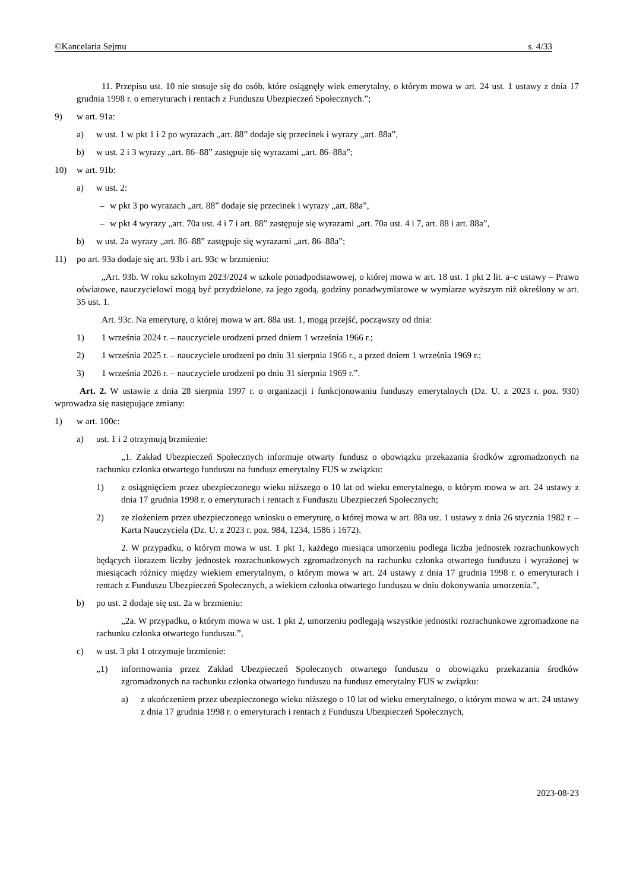©Kancelaria Sejmu s. 4/33
11. Przepisu ust. 10 nie stosuje się do osób, które osiągnęły wiek emerytalny, o którym mowa w art. 24 ust. 1 ustawy z dnia 17 grudnia 1998 r. o emeryturach i rentach z Funduszu Ubezpieczeń Społecznych.”;
9) w art. 91a:
a) w ust. 1 w pkt 1 i 2 po wyrazach „art. 88” dodaje się przecinek i wyrazy „art. 88a”,
b) w ust. 2 i 3 wyrazy „art. 86–88” zastępuje się wyrazami „art. 86–88a”;
10) w art. 91b:
a) w ust. 2:
– w pkt 3 po wyrazach „art. 88” dodaje się przecinek i wyrazy „art. 88a”,
– w pkt 4 wyrazy „art. 70a ust. 4 i 7 i art. 88” zastępuje się wyrazami „art. 70a ust. 4 i 7, art. 88 i art. 88a”,
b) w ust. 2a wyrazy „art. 86–88” zastępuje się wyrazami „art. 86–88a”;
11) po art. 93a dodaje się art. 93b i art. 93c w brzmieniu:
„Art. 93b. W roku szkolnym 2023/2024 w szkole ponadpodstawowej, o której mowa w art. 18 ust. 1 pkt 2 lit. a–c ustawy – Prawo oświatowe, nauczycielowi mogą być przydzielone, za jego zgodą, godziny ponadwymiarowe w wymiarze wyższym niż określony w art. 35 ust. 1.
Art. 93c. Na emeryturę, o której mowa w art. 88a ust. 1, mogą przejść, począwszy od dnia:
1) 1 września 2024 r. – nauczyciele urodzeni przed dniem 1 września 1966 r.;
2) 1 września 2025 r. – nauczyciele urodzeni po dniu 31 sierpnia 1966 r., a przed dniem 1 września 1969 r.;
3) 1 września 2026 r. – nauczyciele urodzeni po dniu 31 sierpnia 1969 r.”.
Art. 2. W ustawie z dnia 28 sierpnia 1997 r. o organizacji i funkcjonowaniu funduszy emerytalnych (Dz. U. z 2023 r. poz. 930) wprowadza się następujące zmiany:
1) w art. 100c:
a) ust. 1 i 2 otrzymują brzmienie:
„1. Zakład Ubezpieczeń Społecznych informuje otwarty fundusz o obowiązku przekazania środków zgromadzonych na rachunku członka otwartego funduszu na fundusz emerytalny FUS w związku:
1) z osiągnięciem przez ubezpieczonego wieku niższego o 10 lat od wieku emerytalnego, o którym mowa w art. 24 ustawy z dnia 17 grudnia 1998 r. o emeryturach i rentach z Funduszu Ubezpieczeń Społecznych;
2) ze złożeniem przez ubezpieczonego wniosku o emeryturę, o której mowa w art. 88a ust. 1 ustawy z dnia 26 stycznia 1982 r. – Karta Nauczyciela (Dz. U. z 2023 r. poz. 984, 1234, 1586 i 1672).
2. W przypadku, o którym mowa w ust. 1 pkt 1, każdego miesiąca umorzeniu podlega liczba jednostek rozrachunkowych będących ilorazem liczby jednostek rozrachunkowych zgromadzonych na rachunku członka otwartego funduszu i wyrażonej w miesiącach różnicy między wiekiem emerytalnym, o którym mowa w art. 24 ustawy z dnia 17 grudnia 1998 r. o emeryturach i rentach z Funduszu Ubezpieczeń Społecznych, a wiekiem członka otwartego funduszu w dniu dokonywania umorzenia.”,
b) po ust. 2 dodaje się ust. 2a w brzmieniu:
„2a. W przypadku, o którym mowa w ust. 1 pkt 2, umorzeniu podlegają wszystkie jednostki rozrachunkowe zgromadzone na rachunku członka otwartego funduszu.”,
c) w ust. 3 pkt 1 otrzymuje brzmienie:
„1) informowania przez Zakład Ubezpieczeń Społecznych otwartego funduszu o obowiązku przekazania środków zgromadzonych na rachunku członka otwartego funduszu na fundusz emerytalny FUS w związku:
a) z ukończeniem przez ubezpieczonego wieku niższego o 10 lat od wieku emerytalnego, o którym mowa w art. 24 ustawy z dnia 17 grudnia 1998 r. o emeryturach i rentach z Funduszu Ubezpieczeń Społecznych,
2023-08-23